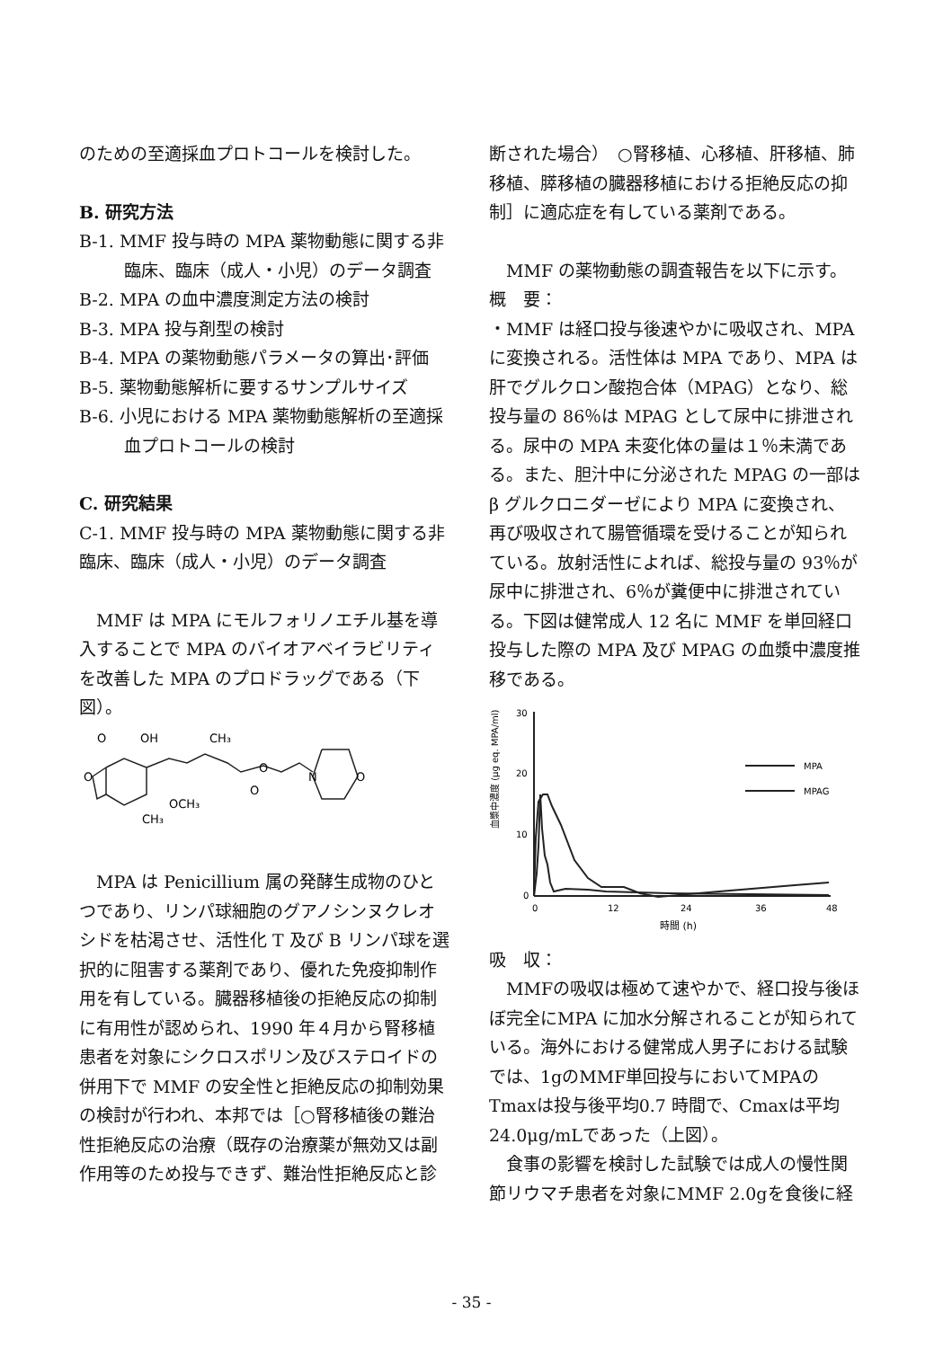のための至適採血プロトコールを検討した。
B. 研究方法
B-1. MMF 投与時の MPA 薬物動態に関する非
臨床、臨床（成人・小児）のデータ調査
B-2. MPA の血中濃度測定方法の検討
B-3. MPA 投与剤型の検討
B-4. MPA の薬物動態パラメータの算出･評価
B-5. 薬物動態解析に要するサンプルサイズ
B-6. 小児における MPA 薬物動態解析の至適採
血プロトコールの検討
C. 研究結果
C-1. MMF 投与時の MPA 薬物動態に関する非臨床、臨床（成人・小児）のデータ調査
　MMF は MPA にモルフォリノエチル基を導入することで MPA のバイオアベイラビリティを改善した MPA のプロドラッグである（下図）。
O
OH
CH₃
O
O
O
N
O
OCH₃
CH₃
　MPA は Penicillium 属の発酵生成物のひとつであり、リンパ球細胞のグアノシンヌクレオシドを枯渇させ、活性化 T 及び B リンパ球を選択的に阻害する薬剤であり、優れた免疫抑制作用を有している。臓器移植後の拒絶反応の抑制に有用性が認められ、1990 年４月から腎移植患者を対象にシクロスポリン及びステロイドの併用下で MMF の安全性と拒絶反応の抑制効果の検討が行われ、本邦では［○腎移植後の難治性拒絶反応の治療（既存の治療薬が無効又は副作用等のため投与できず、難治性拒絶反応と診
断された場合）　○腎移植、心移植、肝移植、肺移植、膵移植の臓器移植における拒絶反応の抑制］に適応症を有している薬剤である。
　MMF の薬物動態の調査報告を以下に示す。
概　要：
・MMF は経口投与後速やかに吸収され、MPA に変換される。活性体は MPA であり、MPA は肝でグルクロン酸抱合体（MPAG）となり、総投与量の 86％は MPAG として尿中に排泄される。尿中の MPA 未変化体の量は１％未満である。また、胆汁中に分泌された MPAG の一部は β グルクロニダーゼにより MPA に変換され、再び吸収されて腸管循環を受けることが知られている。放射活性によれば、総投与量の 93％が尿中に排泄され、6％が糞便中に排泄されている。下図は健常成人 12 名に MMF を単回経口投与した際の MPA 及び MPAG の血漿中濃度推移である。
血漿中濃度 (μg eq. MPA/ml)
30
20
10
0
0
12
24
36
48
MPA
MPAG
時間 (h)
吸　収：
　MMFの吸収は極めて速やかで、経口投与後ほぼ完全にMPA に加水分解されることが知られている。海外における健常成人男子における試験では、1gのMMF単回投与においてMPAのTmaxは投与後平均0.7 時間で、Cmaxは平均24.0μg/mLであった（上図）。
　食事の影響を検討した試験では成人の慢性関節リウマチ患者を対象にMMF 2.0gを食後に経
- 35 -